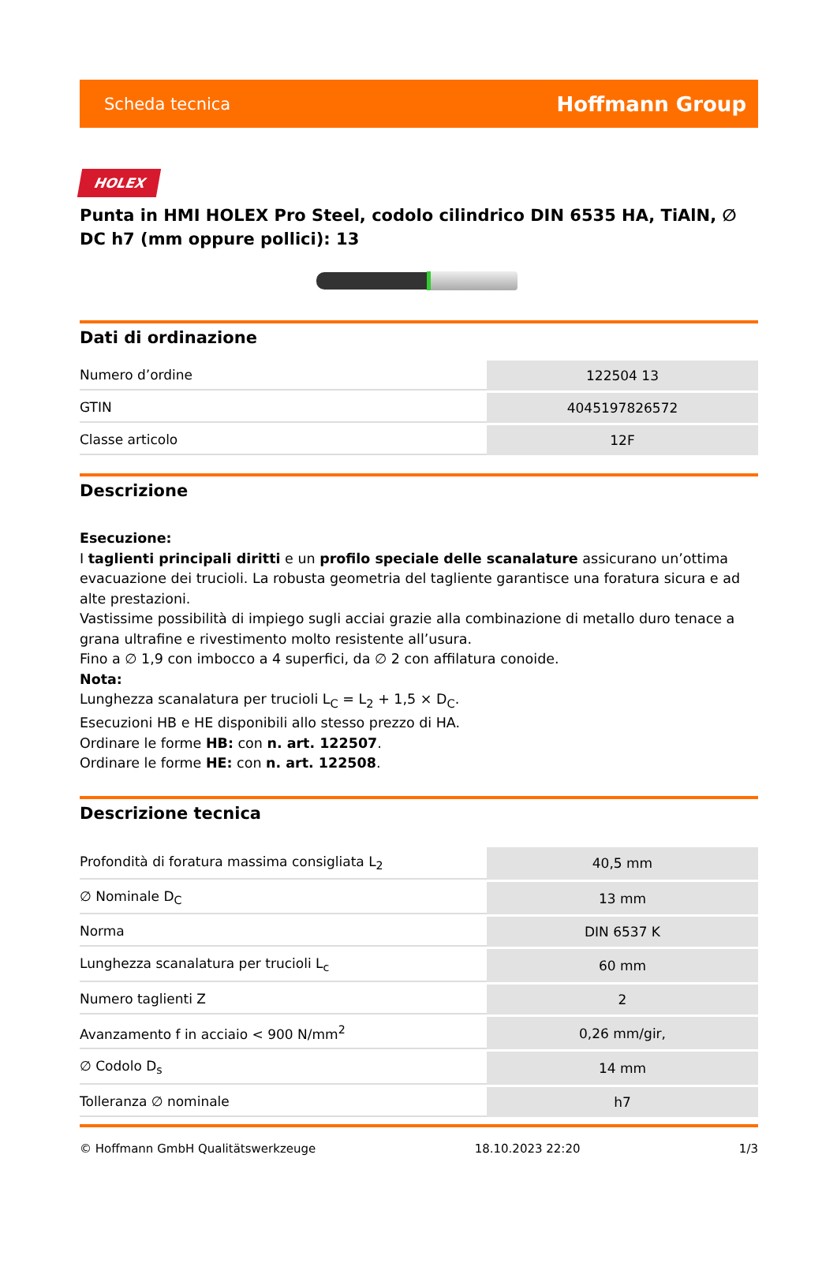Scheda tecnica Hoffmann Group
HOLEX
Punta in HMI HOLEX Pro Steel, codolo cilindrico DIN 6535 HA, TiAlN, ∅ DC h7 (mm oppure pollici): 13
Dati di ordinazione
| Numero d’ordine | 122504 13 |
| GTIN | 4045197826572 |
| Classe articolo | 12F |
Descrizione
Esecuzione:
I taglienti principali diritti e un profilo speciale delle scanalature assicurano un’ottima evacuazione dei trucioli. La robusta geometria del tagliente garantisce una foratura sicura e ad alte prestazioni.
Vastissime possibilità di impiego sugli acciai grazie alla combinazione di metallo duro tenace a grana ultrafine e rivestimento molto resistente all’usura.
Fino a ∅ 1,9 con imbocco a 4 superfici, da ∅ 2 con affilatura conoide.
Nota:
Lunghezza scanalatura per trucioli L<sub>C</sub> = L<sub>2</sub> + 1,5 × D<sub>C</sub>.
Esecuzioni HB e HE disponibili allo stesso prezzo di HA.
Ordinare le forme HB: con n. art. 122507.
Ordinare le forme HE: con n. art. 122508.
Descrizione tecnica
| Profondità di foratura massima consigliata L<sub>2</sub> | 40,5 mm |
| ∅ Nominale D<sub>C</sub> | 13 mm |
| Norma | DIN 6537 K |
| Lunghezza scanalatura per trucioli L<sub>c</sub> | 60 mm |
| Numero taglienti Z | 2 |
| Avanzamento f in acciaio < 900 N/mm<sup>2</sup> | 0,26 mm/gir, |
| ∅ Codolo D<sub>s</sub> | 14 mm |
| Tolleranza ∅ nominale | h7 |
© Hoffmann GmbH Qualitätswerkzeuge 18.10.2023 22:20 1/3